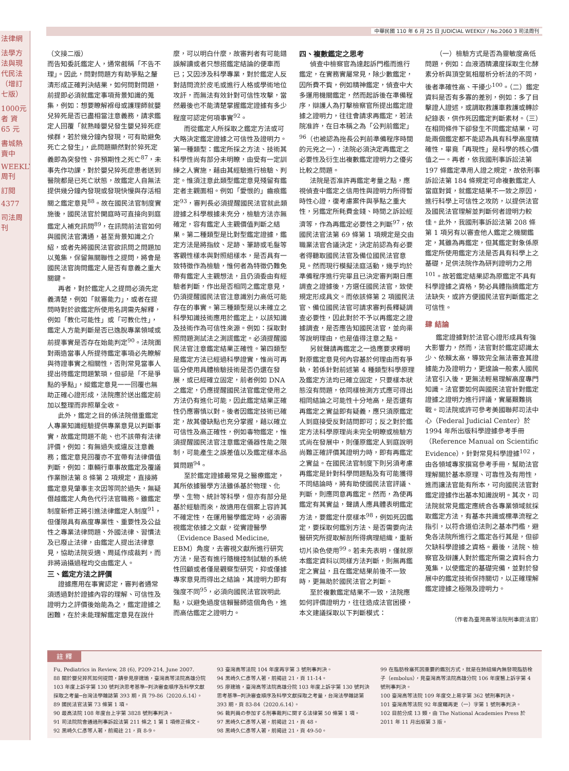法律網
法學方法與現代民法（增訂七版）
1000元者 資 65 元
書城熱賣中
WEEKLY 周刊
訂閱
4377
司法周刊
中華民國 110 年 6 月 25 日 JUDICIAL WEEKLY / No.2060 3 司法周刊
（文接二版）
而告知委託鑑定人，通常戲稱「不告不理」。因此，問對問題方有助爭點之釐清形成正確判決結果，如何問對問題，前提即必須就鑑定事項背景知識的蒐集，例如：想要瞭解褓母或護理師就嬰兒猝死是否已盡相當注意義務，請求鑑定人回覆「就熟睡嬰兒發生嬰兒猝死症候群，若於幾分鐘內發現，可有助避免死亡之發生」，此問題顯然對於猝死定義即為突發性、非預期性之死亡<sup>87</sup>，未事先作功課，對於嬰兒猝死症患者送到醫院都是已死亡狀態，故鑑定人自無法提供幾分鐘內發現或發現快慢與存活相關之鑑定意見<sup>88</sup>。故在國民法官制度實施後，國民法官於開庭時可直接向到庭鑑定人補充訊問<sup>89</sup>，在訊問前法官如何與國民法官溝通，甚至背景知識之介紹，或者先將國民法官欲訊問之問題加以蒐集，保留無關聯性之提問，將會是國民法官詢問鑑定人是否有意義之重大關鍵。
再者，對於鑑定人之提問必須先定義清楚，例如「就審能力」，或者在提問時對於欲鑑定所使用名詞需先解釋，例如「教化可能性」或「可教化性」，鑑定人方能判斷是否已逸脫專業領域或前提事實是否存在始能判定<sup>90</sup>。法院面對兩造當事人所提待鑑定事項必先瞭解與待證事實之相關性，否則常見當事人提出待鑑定問題繁瑣，但卻是「不是爭點的爭點」，縱鑑定意見一一回覆也無助正確心證形成，法院應於送出鑑定前加以整理而非照單全收。
此外，鑑定之目的係法院借重鑑定人專業知識經驗提供專業意見以判斷事實，故鑑定問題不能、也不該帶有法律評價，例如：有無過失或違反注意義務；鑑定意見回覆亦不宜帶有法律價值判斷，例如：車輛行車事故鑑定及覆議作業辦法第 8 條第 2 項規定，直接將鑑定意見肇事主次因等同於過失，無疑僭越鑑定人角色代行法官職務。雖鑑定制度新修正將引進法律鑑定人制度<sup>91</sup>，但僅限具有高度專業性、重要性及公益性之專業法律問題、外國法律、習慣法及已廢止法律，由鑑定人提出法律意見，協助法院妥適、周延作成裁判，而非將涵攝過程均交由鑑定人。
三、鑑定方法之評價
證據應用在事實認定，審判者通常須透過對於證據內容的理解、可信性及證明力之評價後始能為之，鑑定證據之困難，在於未能理解鑑定意見在說什麼，可以明白什麼，故審判者有可能錯誤解讀或者只想搭鑑定結論的便車而已；又因涉及科學專業，對於鑑定人反對詰問流於皮毛或進行人格或學術地位攻訐，而無法有效針對可信性攻擊，當然最後也不能清楚掌握鑑定證據有多少程度可認定何項事實<sup>92</sup>。
而從鑑定人所採取之鑑定方法或可大略決定鑑定證據之可信性及證明力。第一種類型：鑑定所採之方法、技術其科學性尚有部分未明瞭，由受有一定訓練之人實施，藉由其經驗進行檢驗、判定。惟須注意此類型鑑定意見殘留有鑑定者主觀面相。例如「愛恨的」齒痕鑑定<sup>93</sup>，審判長必須提醒國民法官就此類證據之科學根據未充分，檢驗方法亦無確定，容有鑑定人主觀價值判斷之結果。第二種類型是比對型鑑定證據，鑑定方法是將指紋、足跡、筆跡或毛髮等客觀性樣本與對照組樣本，是否具有一致特徵作為檢驗，惟何者為特徵仍難免帶有鑑定人主觀想法，且仍須委由有經驗者判斷，作出是否相同之鑑定意見，仍須提醒國民法官注意識別力高低可能存在的事實。第三種類型是以未確立之科學知識技術應用於鑑定上，以該知識及技術作為可信性來源。例如：採取對照問題測試法之測謊鑑定。必須提醒國民法官注意鑑定結果正確性。第四類型是鑑定方法已經過科學證實，惟尚可再區分使用具體檢驗技術是否仍還在發展，或已經確立固定，前者例如 DNA 之鑑定，仍應提醒國民法官鑑定使用之方法仍有進化可能，因此鑑定結果正確性仍應審慎以對。後者因鑑定技術已確定，故其優缺點也充分掌握，藉以確立可信性及高正確性，例如毒物鑑定，惟須提醒國民法官注意鑑定儀器性能之限制，可能產生之誤差值以及鑑定樣本品質問題<sup>94</sup>。
至於鑑定證據最常見之醫療鑑定，其所依據醫學方法雖係基於物理、化學、生物、統計等科學，但亦有部分是基於經驗而來，故適用在個案上容許其不確定性，在運用醫學鑑定時，必須審視鑑定依據之文獻，從實證醫學（Evidence Based Medicine, EBM）角度，去審視文獻所進行研究方法，是否有進行隨機控制試驗的系統性回顧或者僅是觀察型研究，抑或僅據專家意見而得出之結論，其證明力即有強度不同<sup>95</sup>，必須向國民法官說明此點，以避免過度信賴醫師這個角色，進而高估鑑定之證明力。
四、複數鑑定之思考
偵查中檢察官為達起訴門檻而進行鑑定，在實務實屬常見，除少數鑑定，因所費不貲，例如精神鑑定，偵查中大多運用機關鑑定，然而起訴後在準備程序，辯護人為打擊檢察官所提出鑑定證據之證明力，往往會請求再鑑定，若法院准許，在日本稱之為「公判前鑑定」<sup>96</sup>（也被認為拖長公判前準備程序時間的元兇之一），法院必須決定再鑑定之必要性及衍生出複數鑑定證明力之優劣比較之問題。
法院是否准許再鑑定考量之點，應視偵查中鑑定之信用性與證明力所得暫時性心證，復考慮案件與爭點之重大性，另鑑定所耗費金錢、時間之訴訟經濟等，作為再鑑定必要性之判斷<sup>97</sup>，依國民法官法第 69 條第 1 項規定是交由職業法官合議決定，決定前認為有必要者得聽取國民法官及備位國民法官意見。然而現行模擬法庭活動，幾乎均於準備程序進行完畢且已決定審判期日應調查之證據後，方選任國民法官，致使規定形成具文。而依該條第 2 項國民法官、備位國民法官可請求審判長釋疑調查必要性，因此對於不予以再鑑定之證據調查，是否應告知國民法官，並向渠等說明理由，也是值得注意之點。
另就聲請再鑑定之一造應要求釋明對原鑑定意見何內容基於何理由而有爭執，若係針對前述第 4 種類型科學原理及鑑定方法均已確立固定，只要樣本狀態沒有問題，依同樣檢測方式應可得出相同結論之可能性十分地高，是否還有再鑑定之實益即有疑義，應只須原鑑定人到庭接受反對詰問即可；反之對於鑑定方法科學原理尚未完全明瞭或檢驗方式尚在發展中，則僅原鑑定人到庭說明尚難正確評價其證明力時，即有再鑑定之實益。在國民法官制度下則另須考慮再鑑定是針對科學問題點及有可能獲得不同結論時，將有助使國民法官評議、判斷，則應同意再鑑定。然而，為使再鑑定有其實益，聲請人應具體表明鑑定方法，要鑑定什麼樣本<sup>98</sup>，例如死因鑑定，要採取何鑑別方法、是否需要向法醫研究所提取解剖所得病理組織，重新切片染色使用<sup>99</sup>。若未先表明，僅就原本鑑定資料以同樣方法判斷，則無再鑑定之實益，且在鑑定結果前後不一致時，更無助於國民法官之判斷。
至於複數鑑定結果不一致，法院應如何評價證明力，往往造成法官困擾，本文建議採取以下判斷模式：
（一）檢驗方式是否為靈敏度高低問題，例如：血液酒精濃度採取生化酵素分析與頂空氣相層析分析法的不同，後者準確性高、干擾少<sup>100</sup>。（二）鑑定資料是否有多寡的差別，例如：多了目擊證人證述，或調取救護車救護或轉診紀錄表，供作死因鑑定判斷素材。（三）在相同條件下卻發生不同鑑定結果，可能兩個鑑定都不能認為具有科學高度精確性，畢竟「再現性」是科學的核心價值之一。再者，依我國刑事訴訟法第 197 條鑑定準用人證之規定，故依刑事訴訟法第 184 條規定可命複數鑑定人當庭對質，就鑑定結果不一致之原因，進行科學上可信性之攻防，以提供法官及國民法官理解並判斷何者證明力較佳。此外，我國刑事訴訟法第 208 條第 1 項另有以審查他人鑑定之機關鑑定，其雖為再鑑定，但其鑑定對象係原鑑定所使用鑑定方法是否具有科學上之基礎，足供法院作為研判證明力之用<sup>101</sup>。故若鑑定結果認為原鑑定不具有科學證據之資格，勢必具體指摘鑑定方法缺失，或許方便國民法官判斷鑑定之可信性。
肆 結論
鑑定證據對於法官心證形成具有強大影響力，然而，法官對於鑑定認識太少、依賴太高，導致完全無法審查其證據能力及證明力，更遑論一般素人國民法官引入後，更無法輕易理解高度專門知識。法官要如何與國民法官針對鑑定證據之證明力進行評議，實屬艱難挑戰。司法院或許可參考美國聯邦司法中心（Federal Judicial Center）於 1994 年所出版科學證據參考手冊（Reference Manual on Scientific Evidence），針對常見科學證據<sup>102</sup>，由各領域專家撰寫參考手冊，幫助法官理解關於基本原理、可靠性及有用性，進而讓法官能有所本，可向國民法官對鑑定證據作出基本知識說明。其次，司法院就常見鑑定應統合各專業領域就採取鑑定方法，有基本共識或標準流程之指引，以符合道伯法則之基本門檻，避免各法院所進行之鑑定各行其是，但卻欠缺科學證據之資格。最後，法院、檢察官及辯護人對於鑑定所需之資料合力蒐集，以使鑑定的基礎完備，並對於發展中的鑑定技術保持關切，以正確理解鑑定證據之極限及證明力。
（作者為臺灣高等法院刑事庭法官）
註 釋
Fu, Pediatrics in Review, 28 (6), P209-214, June 2007.
88 關於嬰兒猝死如何提問，請參見廖建瑜，臺灣高等法院高雄分院 103 年度上訴字第 130 號判決思考基準─判決審查順序及科學文獻採取之考量─台灣法學雜誌第 393 期，頁 79-86（2020.6.14）。
89 國民法官法第 73 條第 1 項。
90 最高法院 108 年度台上字第 3828 號刑事判決。
91 司法院院會通過刑事訴訟法第 211 條之 1 第 1 項修正條文。
92 黒崎久仁彥等人著，前揭註 21，頁 8-9。
93 臺灣高等法院 104 年度再字第 3 號刑事判決。
94 黒崎久仁彥等人著，前揭註 21，頁 11-14。
95 廖建瑜，臺灣高等法院高雄分院 103 年度上訴字第 130 號判決思考基準─判決審查順序及科學文獻採取之考量，台灣法學雜誌第 393 期，頁 83-84（2020.6.14）。
96 裁判員の参加する刑事裁判に関する法律第 50 條第 1 項。
97 黒崎久仁彥等人著，前揭註 21，頁 48。
98 黒崎久仁彥等人著，前揭註 21，頁 49-50。
99 在脂肪栓塞死因重要的鑑別方式，就是在肺組織內無發現脂肪栓子（embolus），見臺灣高等法院高雄分院 106 年度醫上訴字第 4 號刑事判決。
100 臺灣高等法院 109 年度交上易字第 362 號刑事判決。
101 臺灣高等法院 92 年度矚再更（一）字第 1 號刑事判決。
102 目前分成 13 類，由 The National Academies Press 於 2011 年 11 月出版第 3 版。